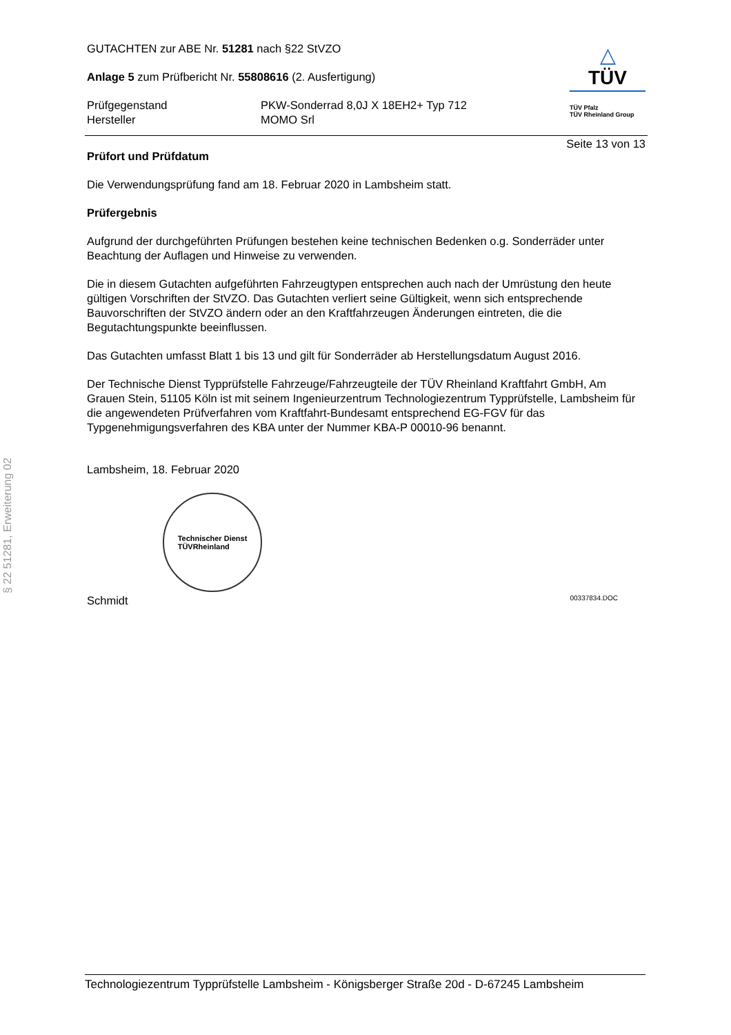GUTACHTEN zur ABE Nr. 51281 nach §22 StVZO
Anlage 5 zum Prüfbericht Nr. 55808616 (2. Ausfertigung)
Prüfgegenstand
Hersteller
PKW-Sonderrad 8,0J X 18EH2+ Typ 712
MOMO Srl
△
TÜV
TÜV Pfalz
TÜV Rheinland Group
Seite 13 von 13
Prüfort und Prüfdatum
Die Verwendungsprüfung fand am 18. Februar 2020 in Lambsheim statt.
Prüfergebnis
Aufgrund der durchgeführten Prüfungen bestehen keine technischen Bedenken o.g. Sonderräder unter Beachtung der Auflagen und Hinweise zu verwenden.
Die in diesem Gutachten aufgeführten Fahrzeugtypen entsprechen auch nach der Umrüstung den heute gültigen Vorschriften der StVZO. Das Gutachten verliert seine Gültigkeit, wenn sich entsprechende Bauvorschriften der StVZO ändern oder an den Kraftfahrzeugen Änderungen eintreten, die die Begutachtungspunkte beeinflussen.
Das Gutachten umfasst Blatt 1 bis 13 und gilt für Sonderräder ab Herstellungsdatum August 2016.
Der Technische Dienst Typprüfstelle Fahrzeuge/Fahrzeugteile der TÜV Rheinland Kraftfahrt GmbH, Am Grauen Stein, 51105 Köln ist mit seinem Ingenieurzentrum Technologiezentrum Typprüfstelle, Lambsheim für die angewendeten Prüfverfahren vom Kraftfahrt-Bundesamt entsprechend EG-FGV für das Typgenehmigungsverfahren des KBA unter der Nummer KBA-P 00010-96 benannt.
Lambsheim, 18. Februar 2020
Technischer Dienst
TÜVRheinland
Schmidt 00337834.DOC
§ 22 51281, Erweiterung 02
Technologiezentrum Typprüfstelle Lambsheim - Königsberger Straße 20d - D-67245 Lambsheim